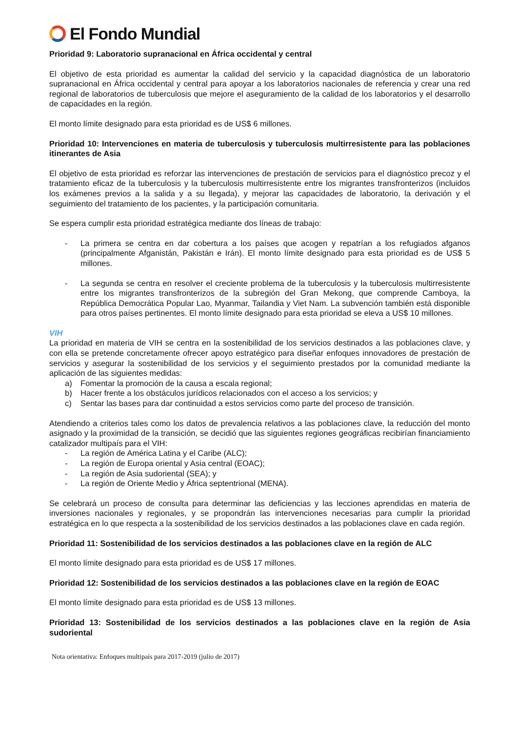El Fondo Mundial
Prioridad 9: Laboratorio supranacional en África occidental y central
El objetivo de esta prioridad es aumentar la calidad del servicio y la capacidad diagnóstica de un laboratorio supranacional en África occidental y central para apoyar a los laboratorios nacionales de referencia y crear una red regional de laboratorios de tuberculosis que mejore el aseguramiento de la calidad de los laboratorios y el desarrollo de capacidades en la región.
El monto límite designado para esta prioridad es de US$ 6 millones.
Prioridad 10: Intervenciones en materia de tuberculosis y tuberculosis multirresistente para las poblaciones itinerantes de Asia
El objetivo de esta prioridad es reforzar las intervenciones de prestación de servicios para el diagnóstico precoz y el tratamiento eficaz de la tuberculosis y la tuberculosis multirresistente entre los migrantes transfronterizos (incluidos los exámenes previos a la salida y a su llegada), y mejorar las capacidades de laboratorio, la derivación y el seguimiento del tratamiento de los pacientes, y la participación comunitaria.
Se espera cumplir esta prioridad estratégica mediante dos líneas de trabajo:
- La primera se centra en dar cobertura a los países que acogen y repatrían a los refugiados afganos (principalmente Afganistán, Pakistán e Irán). El monto límite designado para esta prioridad es de US$ 5 millones.
- La segunda se centra en resolver el creciente problema de la tuberculosis y la tuberculosis multirresistente entre los migrantes transfronterizos de la subregión del Gran Mekong, que comprende Camboya, la República Democrática Popular Lao, Myanmar, Tailandia y Viet Nam. La subvención también está disponible para otros países pertinentes. El monto límite designado para esta prioridad se eleva a US$ 10 millones.
VIH
La prioridad en materia de VIH se centra en la sostenibilidad de los servicios destinados a las poblaciones clave, y con ella se pretende concretamente ofrecer apoyo estratégico para diseñar enfoques innovadores de prestación de servicios y asegurar la sostenibilidad de los servicios y el seguimiento prestados por la comunidad mediante la aplicación de las siguientes medidas:
a) Fomentar la promoción de la causa a escala regional;
b) Hacer frente a los obstáculos jurídicos relacionados con el acceso a los servicios; y
c) Sentar las bases para dar continuidad a estos servicios como parte del proceso de transición.
Atendiendo a criterios tales como los datos de prevalencia relativos a las poblaciones clave, la reducción del monto asignado y la proximidad de la transición, se decidió que las siguientes regiones geográficas recibirían financiamiento catalizador multipaís para el VIH:
- La región de América Latina y el Caribe (ALC);
- La región de Europa oriental y Asia central (EOAC);
- La región de Asia sudoriental (SEA); y
- La región de Oriente Medio y África septentrional (MENA).
Se celebrará un proceso de consulta para determinar las deficiencias y las lecciones aprendidas en materia de inversiones nacionales y regionales, y se propondrán las intervenciones necesarias para cumplir la prioridad estratégica en lo que respecta a la sostenibilidad de los servicios destinados a las poblaciones clave en cada región.
Prioridad 11: Sostenibilidad de los servicios destinados a las poblaciones clave en la región de ALC
El monto límite designado para esta prioridad es de US$ 17 millones.
Prioridad 12: Sostenibilidad de los servicios destinados a las poblaciones clave en la región de EOAC
El monto límite designado para esta prioridad es de US$ 13 millones.
Prioridad 13: Sostenibilidad de los servicios destinados a las poblaciones clave en la región de Asia sudoriental
Nota orientativa: Enfoques multipaís para 2017-2019 (julio de 2017)